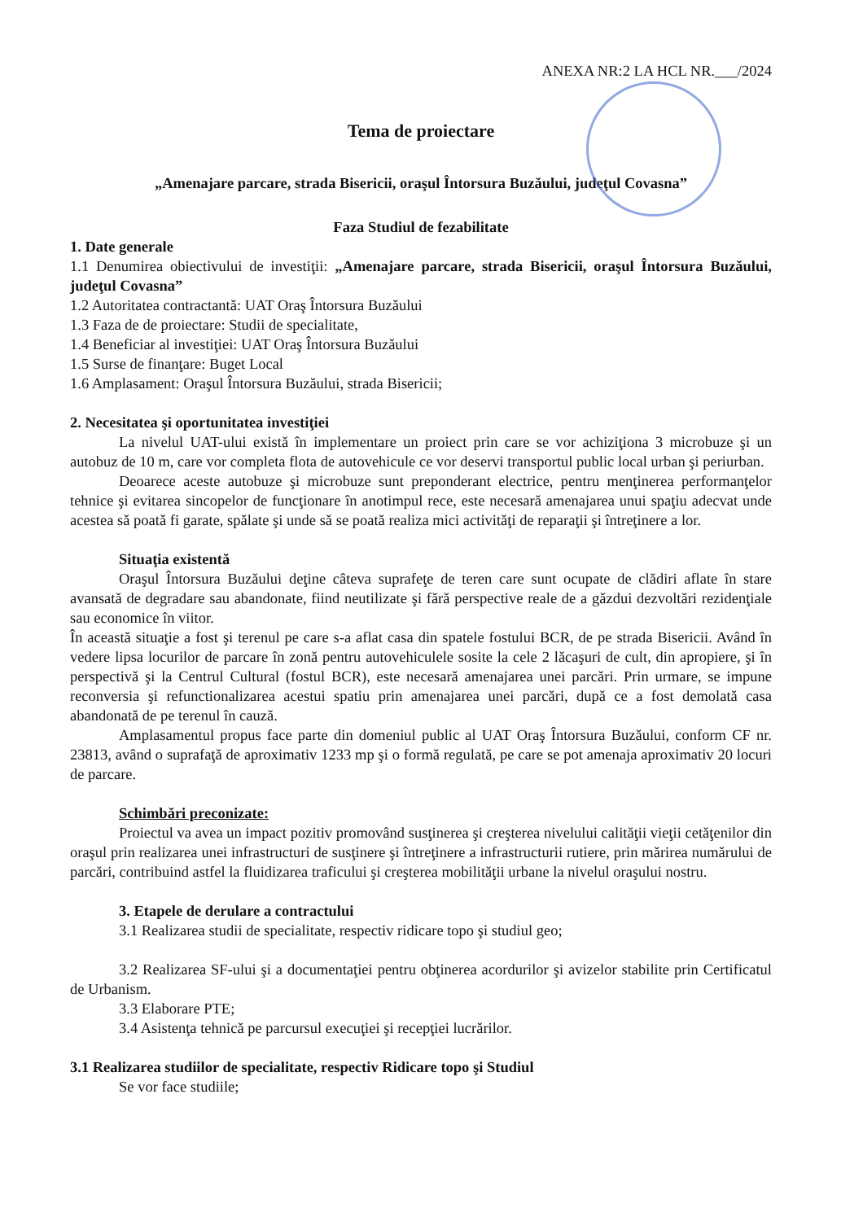ANEXA NR:2 LA HCL NR.___/2024
Tema de proiectare
„Amenajare parcare, strada Bisericii, oraşul Întorsura Buzăului, judeţul Covasna”
Faza Studiul de fezabilitate
1. Date generale
1.1 Denumirea obiectivului de investiţii: „Amenajare parcare, strada Bisericii, oraşul Întorsura Buzăului, judeţul Covasna”
1.2 Autoritatea contractantă: UAT Oraş Întorsura Buzăului
1.3 Faza de de proiectare: Studii de specialitate,
1.4 Beneficiar al investiţiei: UAT Oraş Întorsura Buzăului
1.5 Surse de finanţare: Buget Local
1.6 Amplasament: Oraşul Întorsura Buzăului, strada Bisericii;
2. Necesitatea şi oportunitatea investiţiei
La nivelul UAT-ului există în implementare un proiect prin care se vor achiziţiona 3 microbuze şi un autobuz de 10 m, care vor completa flota de autovehicule ce vor deservi transportul public local urban şi periurban.
Deoarece aceste autobuze şi microbuze sunt preponderant electrice, pentru menţinerea performanţelor tehnice şi evitarea sincopelor de funcţionare în anotimpul rece, este necesară amenajarea unui spaţiu adecvat unde acestea să poată fi garate, spălate şi unde să se poată realiza mici activităţi de reparaţii şi întreţinere a lor.
Situaţia existentă
Oraşul Întorsura Buzăului deţine câteva suprafeţe de teren care sunt ocupate de clădiri aflate în stare avansată de degradare sau abandonate, fiind neutilizate şi fără perspective reale de a găzdui dezvoltări rezidenţiale sau economice în viitor.
În această situaţie a fost şi terenul pe care s-a aflat casa din spatele fostului BCR, de pe strada Bisericii. Având în vedere lipsa locurilor de parcare în zonă pentru autovehiculele sosite la cele 2 lăcaşuri de cult, din apropiere, şi în perspectivă şi la Centrul Cultural (fostul BCR), este necesară amenajarea unei parcări. Prin urmare, se impune reconversia şi refunctionalizarea acestui spatiu prin amenajarea unei parcări, după ce a fost demolată casa abandonată de pe terenul în cauză.
Amplasamentul propus face parte din domeniul public al UAT Oraş Întorsura Buzăului, conform CF nr. 23813, având o suprafaţă de aproximativ 1233 mp şi o formă regulată, pe care se pot amenaja aproximativ 20 locuri de parcare.
Schimbări preconizate:
Proiectul va avea un impact pozitiv promovând susţinerea şi creşterea nivelului calităţii vieţii cetăţenilor din oraşul prin realizarea unei infrastructuri de susţinere şi întreţinere a infrastructurii rutiere, prin mărirea numărului de parcări, contribuind astfel la fluidizarea traficului şi creşterea mobilităţii urbane la nivelul oraşului nostru.
3. Etapele de derulare a contractului
3.1 Realizarea studii de specialitate, respectiv ridicare topo şi studiul geo;
3.2 Realizarea SF-ului şi a documentaţiei pentru obţinerea acordurilor şi avizelor stabilite prin Certificatul de Urbanism.
3.3 Elaborare PTE;
3.4 Asistenţa tehnică pe parcursul execuţiei şi recepţiei lucrărilor.
3.1 Realizarea studiilor de specialitate, respectiv Ridicare topo şi Studiul
Se vor face studiile;